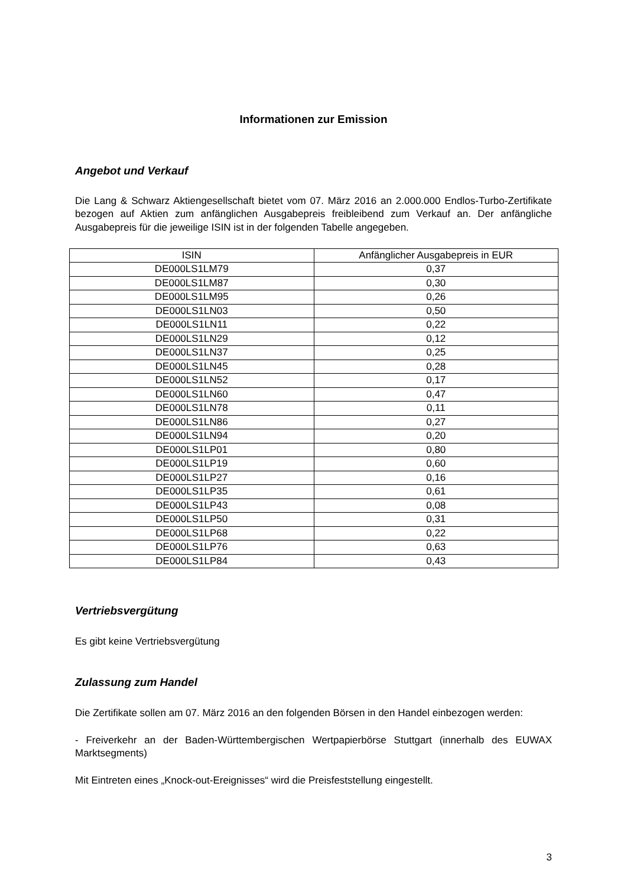Informationen zur Emission
Angebot und Verkauf
Die Lang & Schwarz Aktiengesellschaft bietet vom 07. März 2016 an 2.000.000 Endlos-Turbo-Zertifikate bezogen auf Aktien zum anfänglichen Ausgabepreis freibleibend zum Verkauf an. Der anfängliche Ausgabepreis für die jeweilige ISIN ist in der folgenden Tabelle angegeben.
| ISIN | Anfänglicher Ausgabepreis in EUR |
| --- | --- |
| DE000LS1LM79 | 0,37 |
| DE000LS1LM87 | 0,30 |
| DE000LS1LM95 | 0,26 |
| DE000LS1LN03 | 0,50 |
| DE000LS1LN11 | 0,22 |
| DE000LS1LN29 | 0,12 |
| DE000LS1LN37 | 0,25 |
| DE000LS1LN45 | 0,28 |
| DE000LS1LN52 | 0,17 |
| DE000LS1LN60 | 0,47 |
| DE000LS1LN78 | 0,11 |
| DE000LS1LN86 | 0,27 |
| DE000LS1LN94 | 0,20 |
| DE000LS1LP01 | 0,80 |
| DE000LS1LP19 | 0,60 |
| DE000LS1LP27 | 0,16 |
| DE000LS1LP35 | 0,61 |
| DE000LS1LP43 | 0,08 |
| DE000LS1LP50 | 0,31 |
| DE000LS1LP68 | 0,22 |
| DE000LS1LP76 | 0,63 |
| DE000LS1LP84 | 0,43 |
Vertriebsvergütung
Es gibt keine Vertriebsvergütung
Zulassung zum Handel
Die Zertifikate sollen am 07. März 2016 an den folgenden Börsen in den Handel einbezogen werden:
- Freiverkehr an der Baden-Württembergischen Wertpapierbörse Stuttgart (innerhalb des EUWAX Marktsegments)
Mit Eintreten eines „Knock-out-Ereignisses“ wird die Preisfeststellung eingestellt.
3